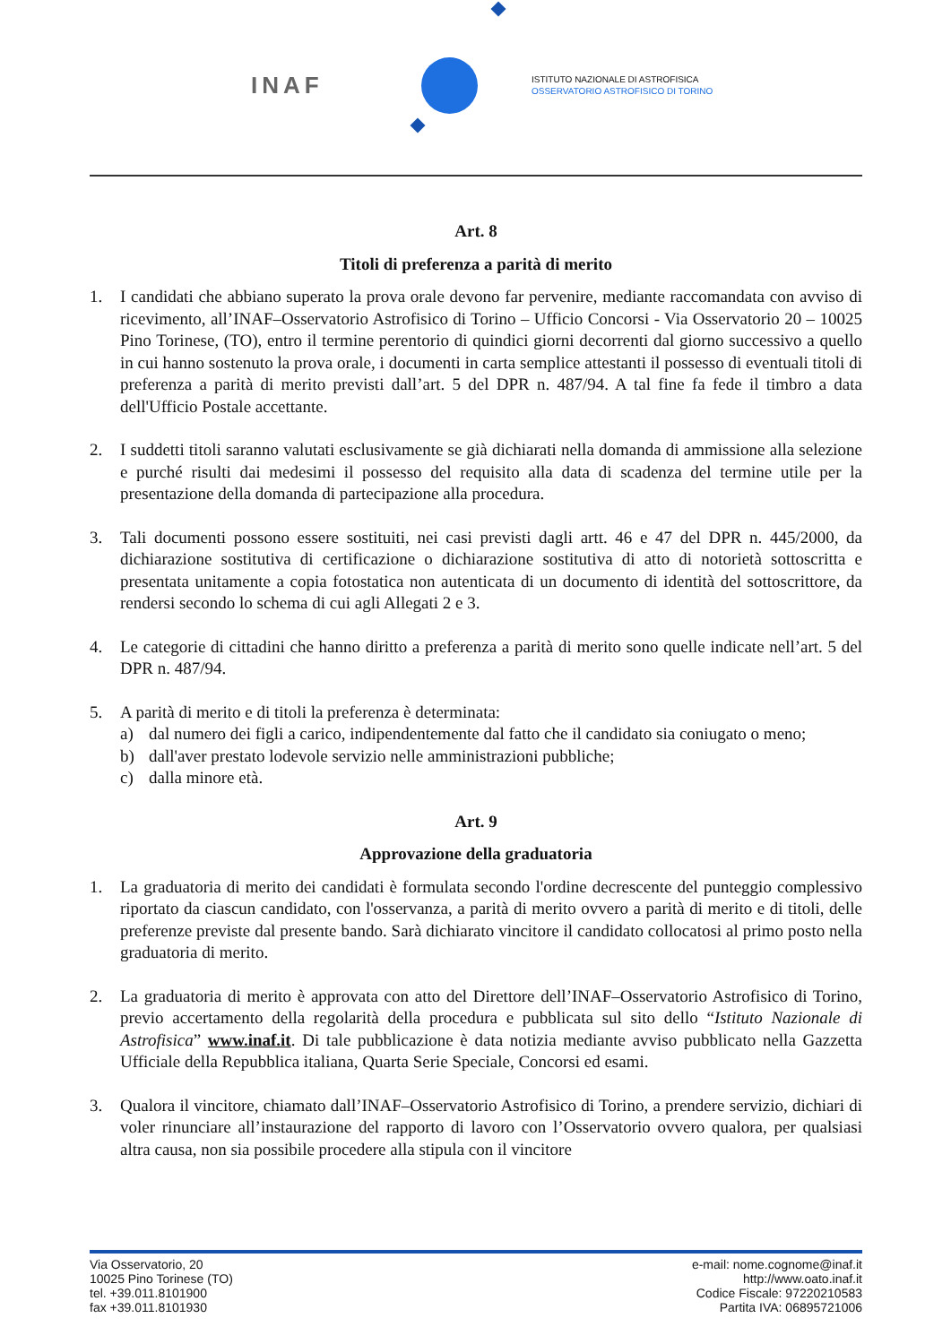INAF
ISTITUTO NAZIONALE DI ASTROFISICA
OSSERVATORIO ASTROFISICO DI TORINO
Art. 8
Titoli di preferenza a parità di merito
1. I candidati che abbiano superato la prova orale devono far pervenire, mediante raccomandata con avviso di ricevimento, all’INAF–Osservatorio Astrofisico di Torino – Ufficio Concorsi - Via Osservatorio 20 – 10025 Pino Torinese, (TO), entro il termine perentorio di quindici giorni decorrenti dal giorno successivo a quello in cui hanno sostenuto la prova orale, i documenti in carta semplice attestanti il possesso di eventuali titoli di preferenza a parità di merito previsti dall’art. 5 del DPR n. 487/94. A tal fine fa fede il timbro a data dell'Ufficio Postale accettante.
2. I suddetti titoli saranno valutati esclusivamente se già dichiarati nella domanda di ammissione alla selezione e purché risulti dai medesimi il possesso del requisito alla data di scadenza del termine utile per la presentazione della domanda di partecipazione alla procedura.
3. Tali documenti possono essere sostituiti, nei casi previsti dagli artt. 46 e 47 del DPR n. 445/2000, da dichiarazione sostitutiva di certificazione o dichiarazione sostitutiva di atto di notorietà sottoscritta e presentata unitamente a copia fotostatica non autenticata di un documento di identità del sottoscrittore, da rendersi secondo lo schema di cui agli Allegati 2 e 3.
4. Le categorie di cittadini che hanno diritto a preferenza a parità di merito sono quelle indicate nell’art. 5 del DPR n. 487/94.
5. A parità di merito e di titoli la preferenza è determinata:
a) dal numero dei figli a carico, indipendentemente dal fatto che il candidato sia coniugato o meno;
b) dall'aver prestato lodevole servizio nelle amministrazioni pubbliche;
c) dalla minore età.
Art. 9
Approvazione della graduatoria
1. La graduatoria di merito dei candidati è formulata secondo l'ordine decrescente del punteggio complessivo riportato da ciascun candidato, con l'osservanza, a parità di merito ovvero a parità di merito e di titoli, delle preferenze previste dal presente bando. Sarà dichiarato vincitore il candidato collocatosi al primo posto nella graduatoria di merito.
2. La graduatoria di merito è approvata con atto del Direttore dell’INAF–Osservatorio Astrofisico di Torino, previo accertamento della regolarità della procedura e pubblicata sul sito dello “Istituto Nazionale di Astrofisica” www.inaf.it. Di tale pubblicazione è data notizia mediante avviso pubblicato nella Gazzetta Ufficiale della Repubblica italiana, Quarta Serie Speciale, Concorsi ed esami.
3. Qualora il vincitore, chiamato dall’INAF–Osservatorio Astrofisico di Torino, a prendere servizio, dichiari di voler rinunciare all’instaurazione del rapporto di lavoro con l’Osservatorio ovvero qualora, per qualsiasi altra causa, non sia possibile procedere alla stipula con il vincitore
Via Osservatorio, 20
10025 Pino Torinese (TO)
tel. +39.011.8101900
fax +39.011.8101930
e-mail: nome.cognome@inaf.it
http://www.oato.inaf.it
Codice Fiscale: 97220210583
Partita IVA: 06895721006